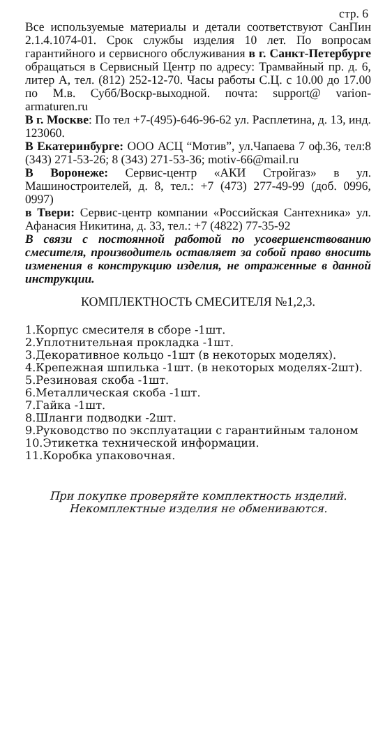стр. 6
Все используемые материалы и детали соответствуют СанПин 2.1.4.1074-01. Срок службы изделия 10 лет. По вопросам гарантийного и сервисного обслуживания в г. Санкт-Петербурге обращаться в Сервисный Центр по адресу: Трамвайный пр. д. 6, литер А, тел. (812) 252-12-70. Часы работы С.Ц. с 10.00 до 17.00 по М.в. Субб/Воскр-выходной. почта: support@ varion-armaturen.ru
В г. Москве: По тел +7-(495)-646-96-62 ул. Расплетина, д. 13, инд. 123060.
В Екатеринбурге: ООО АСЦ “Мотив”, ул.Чапаева 7 оф.36, тел:8 (343) 271-53-26; 8 (343) 271-53-36; motiv-66@mail.ru
В Воронеже: Сервис-центр «АКИ Стройгаз» в ул. Машиностроителей, д. 8, тел.: +7 (473) 277-49-99 (доб. 0996, 0997)
в Твери: Сервис-центр компании «Российская Сантехника» ул. Афанасия Никитина, д. 33, тел.: +7 (4822) 77-35-92
В связи с постоянной работой по усовершенствованию смесителя, производитель оставляет за собой право вносить изменения в конструкцию изделия, не отраженные в данной инструкции.
КОМПЛЕКТНОСТЬ СМЕСИТЕЛЯ №1,2,3.
1.Корпус смесителя в сборе -1шт.
2.Уплотнительная прокладка -1шт.
3.Декоративное кольцо -1шт (в некоторых моделях).
4.Крепежная шпилька -1шт. (в некоторых моделях-2шт).
5.Резиновая скоба -1шт.
6.Металлическая скоба -1шт.
7.Гайка -1шт.
8.Шланги подводки -2шт.
9.Руководство по эксплуатации с гарантийным талоном
10.Этикетка технической информации.
11.Коробка упаковочная.
При покупке проверяйте комплектность изделий.
Некомплектные изделия не обмениваются.